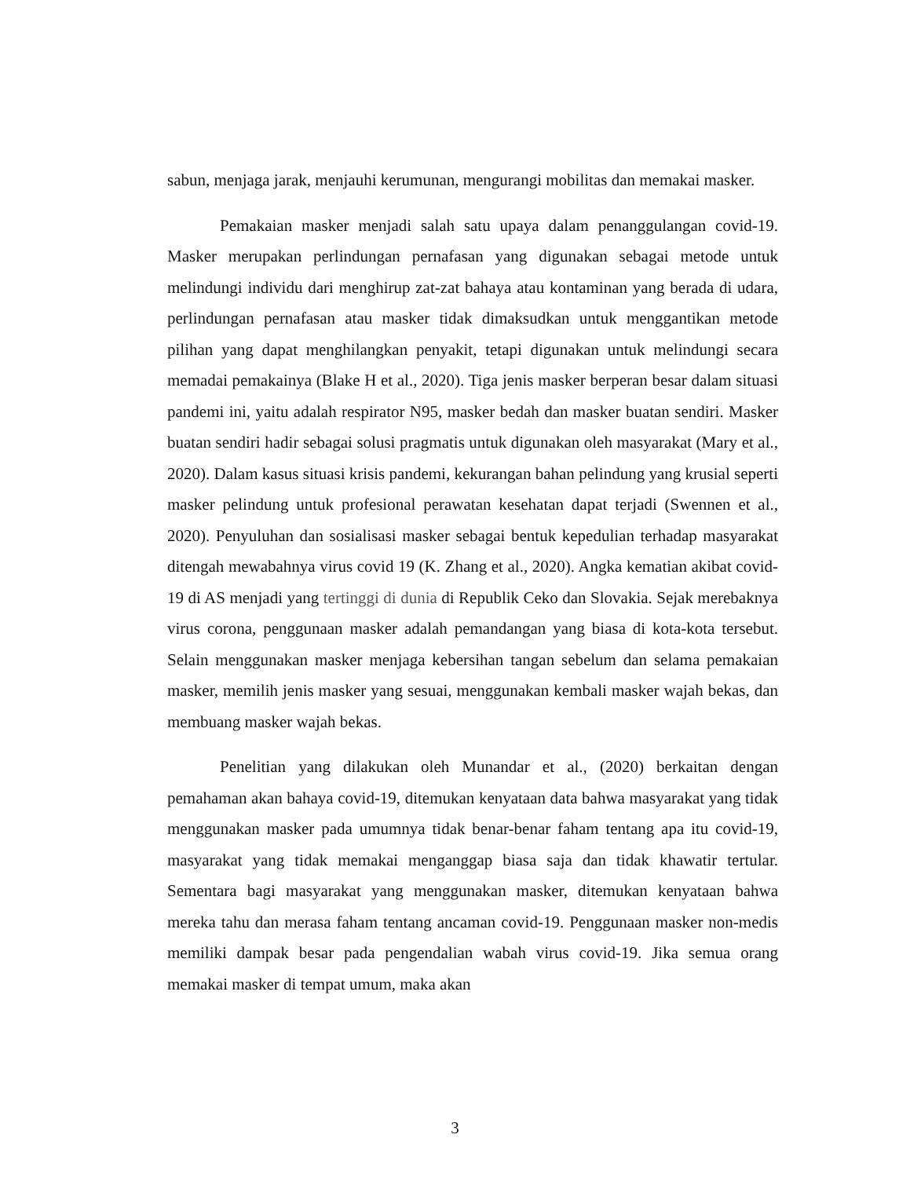sabun, menjaga jarak, menjauhi kerumunan, mengurangi mobilitas dan memakai masker.
Pemakaian masker menjadi salah satu upaya dalam penanggulangan covid-19. Masker merupakan perlindungan pernafasan yang digunakan sebagai metode untuk melindungi individu dari menghirup zat-zat bahaya atau kontaminan yang berada di udara, perlindungan pernafasan atau masker tidak dimaksudkan untuk menggantikan metode pilihan yang dapat menghilangkan penyakit, tetapi digunakan untuk melindungi secara memadai pemakainya (Blake H et al., 2020). Tiga jenis masker berperan besar dalam situasi pandemi ini, yaitu adalah respirator N95, masker bedah dan masker buatan sendiri. Masker buatan sendiri hadir sebagai solusi pragmatis untuk digunakan oleh masyarakat (Mary et al., 2020). Dalam kasus situasi krisis pandemi, kekurangan bahan pelindung yang krusial seperti masker pelindung untuk profesional perawatan kesehatan dapat terjadi (Swennen et al., 2020). Penyuluhan dan sosialisasi masker sebagai bentuk kepedulian terhadap masyarakat ditengah mewabahnya virus covid 19 (K. Zhang et al., 2020). Angka kematian akibat covid-19 di AS menjadi yang tertinggi di dunia di Republik Ceko dan Slovakia. Sejak merebaknya virus corona, penggunaan masker adalah pemandangan yang biasa di kota-kota tersebut. Selain menggunakan masker menjaga kebersihan tangan sebelum dan selama pemakaian masker, memilih jenis masker yang sesuai, menggunakan kembali masker wajah bekas, dan membuang masker wajah bekas.
Penelitian yang dilakukan oleh Munandar et al., (2020) berkaitan dengan pemahaman akan bahaya covid-19, ditemukan kenyataan data bahwa masyarakat yang tidak menggunakan masker pada umumnya tidak benar-benar faham tentang apa itu covid-19, masyarakat yang tidak memakai menganggap biasa saja dan tidak khawatir tertular. Sementara bagi masyarakat yang menggunakan masker, ditemukan kenyataan bahwa mereka tahu dan merasa faham tentang ancaman covid-19. Penggunaan masker non-medis memiliki dampak besar pada pengendalian wabah virus covid-19. Jika semua orang memakai masker di tempat umum, maka akan
3